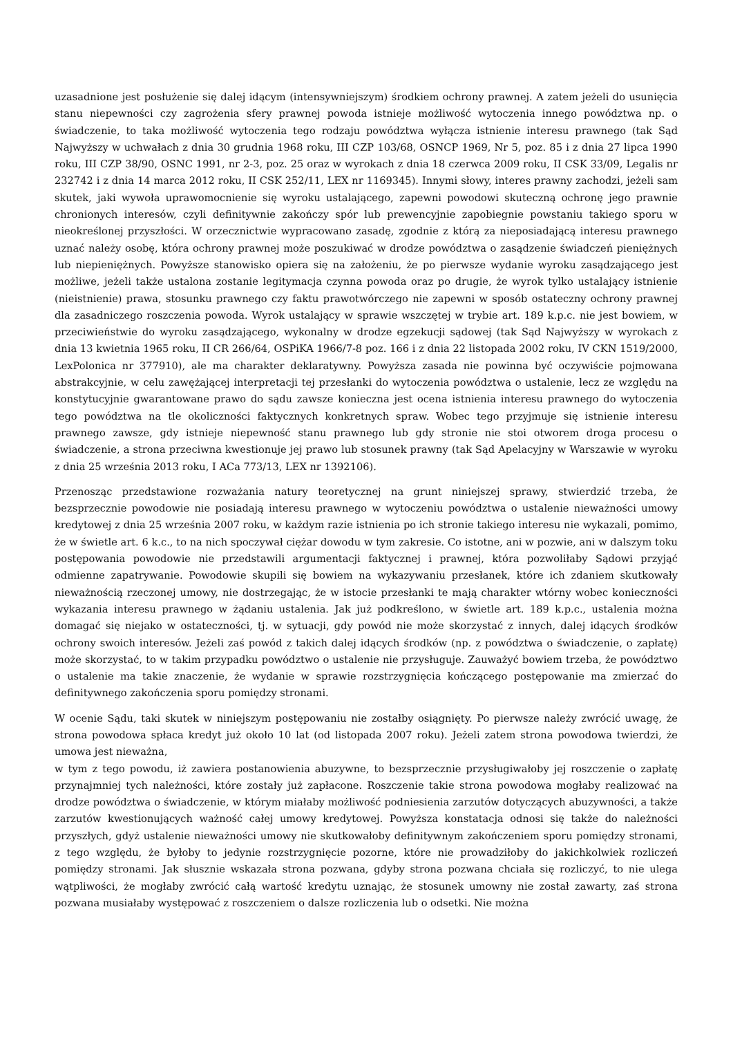uzasadnione jest posłużenie się dalej idącym (intensywniejszym) środkiem ochrony prawnej. A zatem jeżeli do usunięcia stanu niepewności czy zagrożenia sfery prawnej powoda istnieje możliwość wytoczenia innego powództwa np. o świadczenie, to taka możliwość wytoczenia tego rodzaju powództwa wyłącza istnienie interesu prawnego (tak Sąd Najwyższy w uchwałach z dnia 30 grudnia 1968 roku, III CZP 103/68, OSNCP 1969, Nr 5, poz. 85 i z dnia 27 lipca 1990 roku, III CZP 38/90, OSNC 1991, nr 2-3, poz. 25 oraz w wyrokach z dnia 18 czerwca 2009 roku, II CSK 33/09, Legalis nr 232742 i z dnia 14 marca 2012 roku, II CSK 252/11, LEX nr 1169345). Innymi słowy, interes prawny zachodzi, jeżeli sam skutek, jaki wywoła uprawomocnienie się wyroku ustalającego, zapewni powodowi skuteczną ochronę jego prawnie chronionych interesów, czyli definitywnie zakończy spór lub prewencyjnie zapobiegnie powstaniu takiego sporu w nieokreślonej przyszłości. W orzecznictwie wypracowano zasadę, zgodnie z którą za nieposiadającą interesu prawnego uznać należy osobę, która ochrony prawnej może poszukiwać w drodze powództwa o zasądzenie świadczeń pieniężnych lub niepieniężnych. Powyższe stanowisko opiera się na założeniu, że po pierwsze wydanie wyroku zasądzającego jest możliwe, jeżeli także ustalona zostanie legitymacja czynna powoda oraz po drugie, że wyrok tylko ustalający istnienie (nieistnienie) prawa, stosunku prawnego czy faktu prawotwórczego nie zapewni w sposób ostateczny ochrony prawnej dla zasadniczego roszczenia powoda. Wyrok ustalający w sprawie wszczętej w trybie art. 189 k.p.c. nie jest bowiem, w przeciwieństwie do wyroku zasądzającego, wykonalny w drodze egzekucji sądowej (tak Sąd Najwyższy w wyrokach z dnia 13 kwietnia 1965 roku, II CR 266/64, OSPiKA 1966/7-8 poz. 166 i z dnia 22 listopada 2002 roku, IV CKN 1519/2000, LexPolonica nr 377910), ale ma charakter deklaratywny. Powyższa zasada nie powinna być oczywiście pojmowana abstrakcyjnie, w celu zawężającej interpretacji tej przesłanki do wytoczenia powództwa o ustalenie, lecz ze względu na konstytucyjnie gwarantowane prawo do sądu zawsze konieczna jest ocena istnienia interesu prawnego do wytoczenia tego powództwa na tle okoliczności faktycznych konkretnych spraw. Wobec tego przyjmuje się istnienie interesu prawnego zawsze, gdy istnieje niepewność stanu prawnego lub gdy stronie nie stoi otworem droga procesu o świadczenie, a strona przeciwna kwestionuje jej prawo lub stosunek prawny (tak Sąd Apelacyjny w Warszawie w wyroku z dnia 25 września 2013 roku, I ACa 773/13, LEX nr 1392106).
Przenosząc przedstawione rozważania natury teoretycznej na grunt niniejszej sprawy, stwierdzić trzeba, że bezsprzecznie powodowie nie posiadają interesu prawnego w wytoczeniu powództwa o ustalenie nieważności umowy kredytowej z dnia 25 września 2007 roku, w każdym razie istnienia po ich stronie takiego interesu nie wykazali, pomimo, że w świetle art. 6 k.c., to na nich spoczywał ciężar dowodu w tym zakresie. Co istotne, ani w pozwie, ani w dalszym toku postępowania powodowie nie przedstawili argumentacji faktycznej i prawnej, która pozwoliłaby Sądowi przyjąć odmienne zapatrywanie. Powodowie skupili się bowiem na wykazywaniu przesłanek, które ich zdaniem skutkowały nieważnością rzeczonej umowy, nie dostrzegając, że w istocie przesłanki te mają charakter wtórny wobec konieczności wykazania interesu prawnego w żądaniu ustalenia. Jak już podkreślono, w świetle art. 189 k.p.c., ustalenia można domagać się niejako w ostateczności, tj. w sytuacji, gdy powód nie może skorzystać z innych, dalej idących środków ochrony swoich interesów. Jeżeli zaś powód z takich dalej idących środków (np. z powództwa o świadczenie, o zapłatę) może skorzystać, to w takim przypadku powództwo o ustalenie nie przysługuje. Zauważyć bowiem trzeba, że powództwo o ustalenie ma takie znaczenie, że wydanie w sprawie rozstrzygnięcia kończącego postępowanie ma zmierzać do definitywnego zakończenia sporu pomiędzy stronami.
W ocenie Sądu, taki skutek w niniejszym postępowaniu nie zostałby osiągnięty. Po pierwsze należy zwrócić uwagę, że strona powodowa spłaca kredyt już około 10 lat (od listopada 2007 roku). Jeżeli zatem strona powodowa twierdzi, że umowa jest nieważna,
w tym z tego powodu, iż zawiera postanowienia abuzywne, to bezsprzecznie przysługiwałoby jej roszczenie o zapłatę przynajmniej tych należności, które zostały już zapłacone. Roszczenie takie strona powodowa mogłaby realizować na drodze powództwa o świadczenie, w którym miałaby możliwość podniesienia zarzutów dotyczących abuzywności, a także zarzutów kwestionujących ważność całej umowy kredytowej. Powyższa konstatacja odnosi się także do należności przyszłych, gdyż ustalenie nieważności umowy nie skutkowałoby definitywnym zakończeniem sporu pomiędzy stronami, z tego względu, że byłoby to jedynie rozstrzygnięcie pozorne, które nie prowadziłoby do jakichkolwiek rozliczeń pomiędzy stronami. Jak słusznie wskazała strona pozwana, gdyby strona pozwana chciała się rozliczyć, to nie ulega wątpliwości, że mogłaby zwrócić całą wartość kredytu uznając, że stosunek umowny nie został zawarty, zaś strona pozwana musiałaby występować z roszczeniem o dalsze rozliczenia lub o odsetki. Nie można